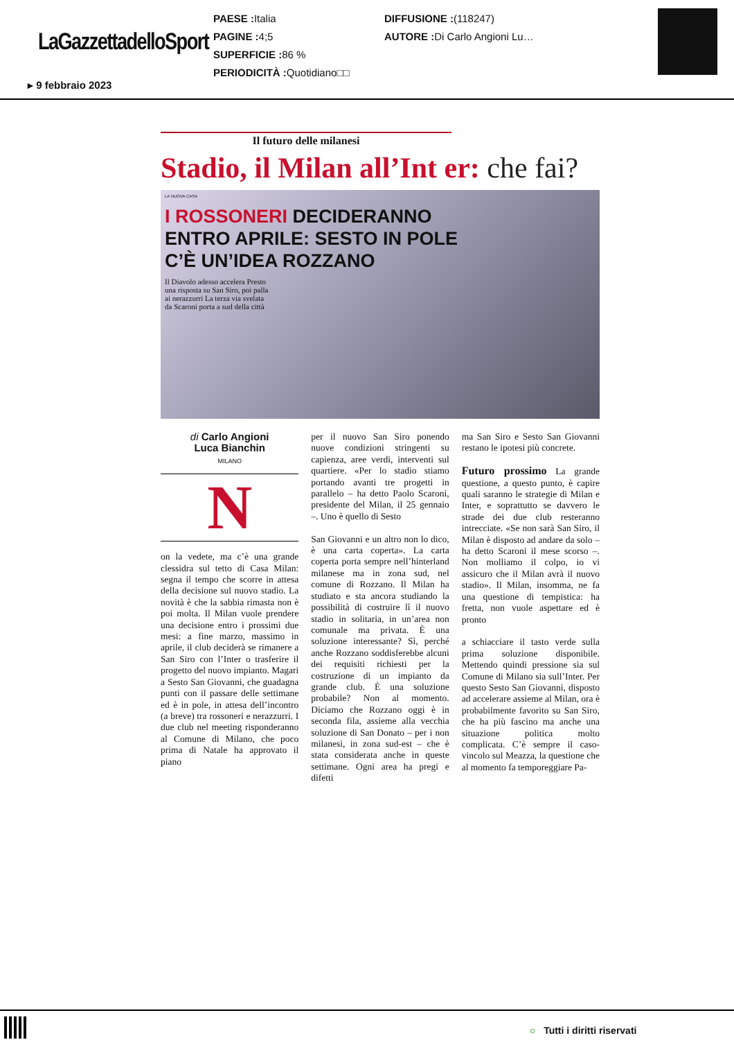LaGazzettadelloSport
PAESE : Italia
PAGINE : 4;5
SUPERFICIE : 86 %
PERIODICITÀ : Quotidiano□□
DIFFUSIONE :(118247)
AUTORE : Di Carlo Angioni Lu…
▸ 9 febbraio 2023
Il futuro delle milanesi
Stadio, il Milan all’Int er: che fai?
LA NUOVA CASA
I ROSSONERI DECIDERANNO
ENTRO APRILE: SESTO IN POLE
C’È UN’IDEA ROZZANO
Il Diavolo adesso accelera Presto una risposta su San Siro, poi palla ai nerazzurri La terza via svelata da Scaroni porta a sud della città
di Carlo Angioni
Luca Bianchin
MILANO
N
on la vedete, ma c’è una grande clessidra sul tetto di Casa Milan: segna il tempo che scorre in attesa della decisione sul nuovo stadio. La novità è che la sabbia rimasta non è poi molta. Il Milan vuole prendere una decisione entro i prossimi due mesi: a fine marzo, massimo in aprile, il club deciderà se rimanere a San Siro con l’Inter o trasferire il progetto del nuovo impianto. Magari a Sesto San Giovanni, che guadagna punti con il passare delle settimane ed è in pole, in attesa dell’incontro (a breve) tra rossoneri e nerazzurri. I due club nel meeting risponderanno al Comune di Milano, che poco prima di Natale ha approvato il piano
per il nuovo San Siro ponendo nuove condizioni stringenti su capienza, aree verdi, interventi sul quartiere. «Per lo stadio stiamo portando avanti tre progetti in parallelo – ha detto Paolo Scaroni, presidente del Milan, il 25 gennaio –. Uno è quello di Sesto
San Giovanni e un altro non lo dico, è una carta coperta». La carta coperta porta sempre nell’hinterland milanese ma in zona sud, nel comune di Rozzano. Il Milan ha studiato e sta ancora studiando la possibilità di costruire lì il nuovo stadio in solitaria, in un’area non comunale ma privata. È una soluzione interessante? Sì, perché anche Rozzano soddisferebbe alcuni dei requisiti richiesti per la costruzione di un impianto da grande club. È una soluzione probabile? Non al momento. Diciamo che Rozzano oggi è in seconda fila, assieme alla vecchia soluzione di San Donato – per i non milanesi, in zona sud-est – che è stata considerata anche in queste settimane. Ogni area ha pregi e difetti
ma San Siro e Sesto San Giovanni restano le ipotesi più concrete.
Futuro prossimo La grande questione, a questo punto, è capire quali saranno le strategie di Milan e Inter, e soprattutto se davvero le strade dei due club resteranno intrecciate. «Se non sarà San Siro, il Milan è disposto ad andare da solo – ha detto Scaroni il mese scorso –. Non molliamo il colpo, io vi assicuro che il Milan avrà il nuovo stadio». Il Milan, insomma, ne fa una questione di tempistica: ha fretta, non vuole aspettare ed è pronto
a schiacciare il tasto verde sulla prima soluzione disponibile. Mettendo quindi pressione sia sul Comune di Milano sia sull’Inter. Per questo Sesto San Giovanni, disposto ad accelerare assieme al Milan, ora è probabilmente favorito su San Siro, che ha più fascino ma anche una situazione politica molto complicata. C’è sempre il caso-vincolo sul Meazza, la questione che al momento fa temporeggiare Pa-
○ Tutti i diritti riservati